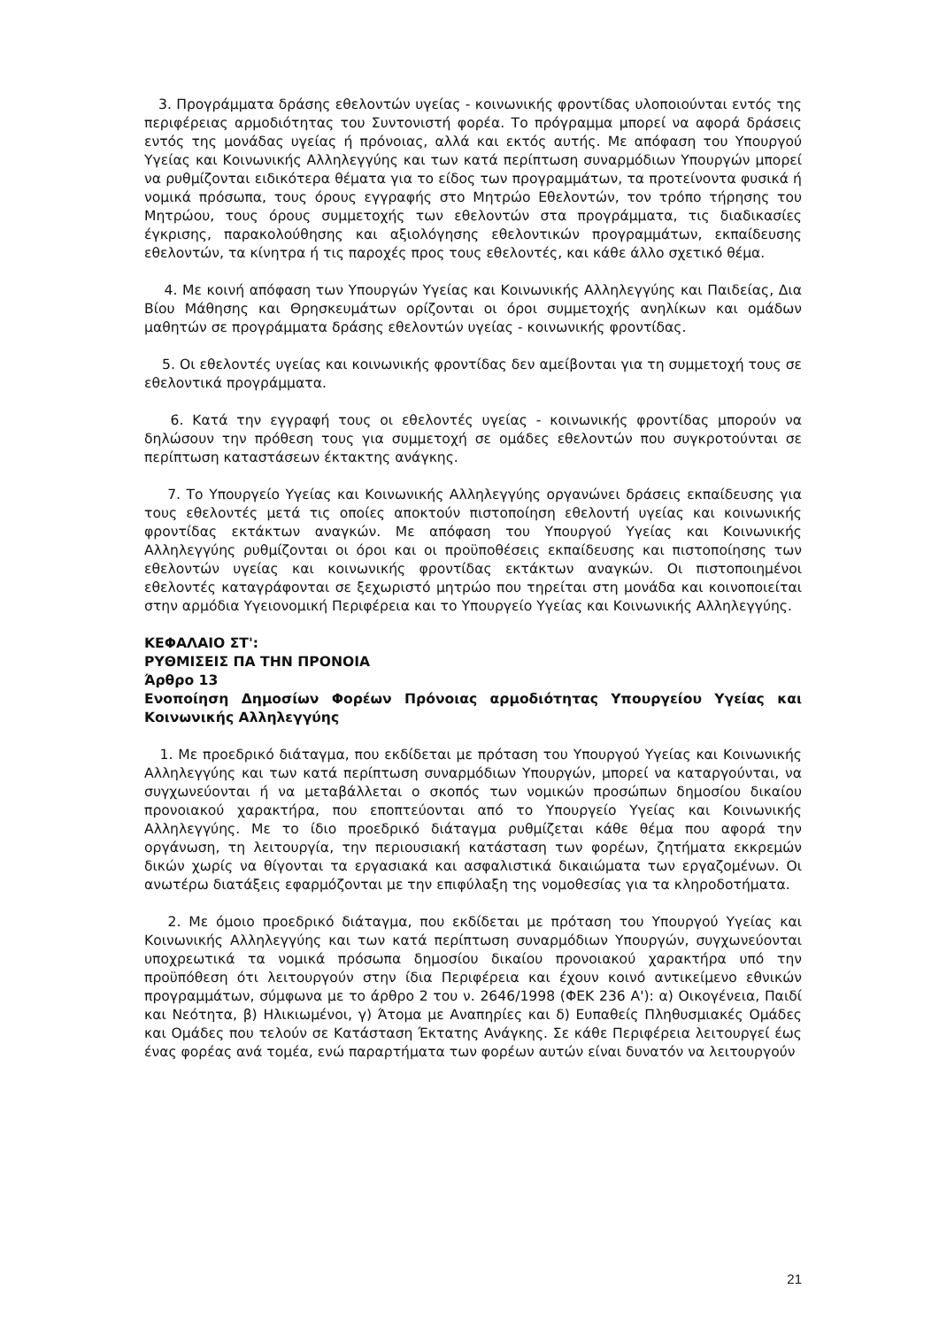3. Προγράμματα δράσης εθελοντών υγείας - κοινωνικής φροντίδας υλοποιούνται εντός της περιφέρειας αρμοδιότητας του Συντονιστή φορέα. Το πρόγραμμα μπορεί να αφορά δράσεις εντός της μονάδας υγείας ή πρόνοιας, αλλά και εκτός αυτής. Με απόφαση του Υπουργού Υγείας και Κοινωνικής Αλληλεγγύης και των κατά περίπτωση συναρμόδιων Υπουργών μπορεί να ρυθμίζονται ειδικότερα θέματα για το είδος των προγραμμάτων, τα προτείνοντα φυσικά ή νομικά πρόσωπα, τους όρους εγγραφής στο Μητρώο Εθελοντών, τον τρόπο τήρησης του Μητρώου, τους όρους συμμετοχής των εθελοντών στα προγράμματα, τις διαδικασίες έγκρισης, παρακολούθησης και αξιολόγησης εθελοντικών προγραμμάτων, εκπαίδευσης εθελοντών, τα κίνητρα ή τις παροχές προς τους εθελοντές, και κάθε άλλο σχετικό θέμα.
4. Με κοινή απόφαση των Υπουργών Υγείας και Κοινωνικής Αλληλεγγύης και Παιδείας, Δια Βίου Μάθησης και Θρησκευμάτων ορίζονται οι όροι συμμετοχής ανηλίκων και ομάδων μαθητών σε προγράμματα δράσης εθελοντών υγείας - κοινωνικής φροντίδας.
5. Οι εθελοντές υγείας και κοινωνικής φροντίδας δεν αμείβονται για τη συμμετοχή τους σε εθελοντικά προγράμματα.
6. Κατά την εγγραφή τους οι εθελοντές υγείας - κοινωνικής φροντίδας μπορούν να δηλώσουν την πρόθεση τους για συμμετοχή σε ομάδες εθελοντών που συγκροτούνται σε περίπτωση καταστάσεων έκτακτης ανάγκης.
7. Το Υπουργείο Υγείας και Κοινωνικής Αλληλεγγύης οργανώνει δράσεις εκπαίδευσης για τους εθελοντές μετά τις οποίες αποκτούν πιστοποίηση εθελοντή υγείας και κοινωνικής φροντίδας εκτάκτων αναγκών. Με απόφαση του Υπουργού Υγείας και Κοινωνικής Αλληλεγγύης ρυθμίζονται οι όροι και οι προϋποθέσεις εκπαίδευσης και πιστοποίησης των εθελοντών υγείας και κοινωνικής φροντίδας εκτάκτων αναγκών. Οι πιστοποιημένοι εθελοντές καταγράφονται σε ξεχωριστό μητρώο που τηρείται στη μονάδα και κοινοποιείται στην αρμόδια Υγειονομική Περιφέρεια και το Υπουργείο Υγείας και Κοινωνικής Αλληλεγγύης.
ΚΕΦΑΛΑΙΟ ΣΤ':
ΡΥΘΜΙΣΕΙΣ ΠΑ ΤΗΝ ΠΡΟΝΟΙΑ
Άρθρο 13
Ενοποίηση Δημοσίων Φορέων Πρόνοιας αρμοδιότητας Υπουργείου Υγείας και Κοινωνικής Αλληλεγγύης
1. Με προεδρικό διάταγμα, που εκδίδεται με πρόταση του Υπουργού Υγείας και Κοινωνικής Αλληλεγγύης και των κατά περίπτωση συναρμόδιων Υπουργών, μπορεί να καταργούνται, να συγχωνεύονται ή να μεταβάλλεται ο σκοπός των νομικών προσώπων δημοσίου δικαίου προνοιακού χαρακτήρα, που εποπτεύονται από το Υπουργείο Υγείας και Κοινωνικής Αλληλεγγύης. Με το ίδιο προεδρικό διάταγμα ρυθμίζεται κάθε θέμα που αφορά την οργάνωση, τη λειτουργία, την περιουσιακή κατάσταση των φορέων, ζητήματα εκκρεμών δικών χωρίς να θίγονται τα εργασιακά και ασφαλιστικά δικαιώματα των εργαζομένων. Οι ανωτέρω διατάξεις εφαρμόζονται με την επιφύλαξη της νομοθεσίας για τα κληροδοτήματα.
2. Με όμοιο προεδρικό διάταγμα, που εκδίδεται με πρόταση του Υπουργού Υγείας και Κοινωνικής Αλληλεγγύης και των κατά περίπτωση συναρμόδιων Υπουργών, συγχωνεύονται υποχρεωτικά τα νομικά πρόσωπα δημοσίου δικαίου προνοιακού χαρακτήρα υπό την προϋπόθεση ότι λειτουργούν στην ίδια Περιφέρεια και έχουν κοινό αντικείμενο εθνικών προγραμμάτων, σύμφωνα με το άρθρο 2 του ν. 2646/1998 (ΦΕΚ 236 Α'): α) Οικογένεια, Παιδί και Νεότητα, β) Ηλικιωμένοι, γ) Άτομα με Αναπηρίες και δ) Ευπαθείς Πληθυσμιακές Ομάδες και Ομάδες που τελούν σε Κατάσταση Έκτατης Ανάγκης. Σε κάθε Περιφέρεια λειτουργεί έως ένας φορέας ανά τομέα, ενώ παραρτήματα των φορέων αυτών είναι δυνατόν να λειτουργούν
21